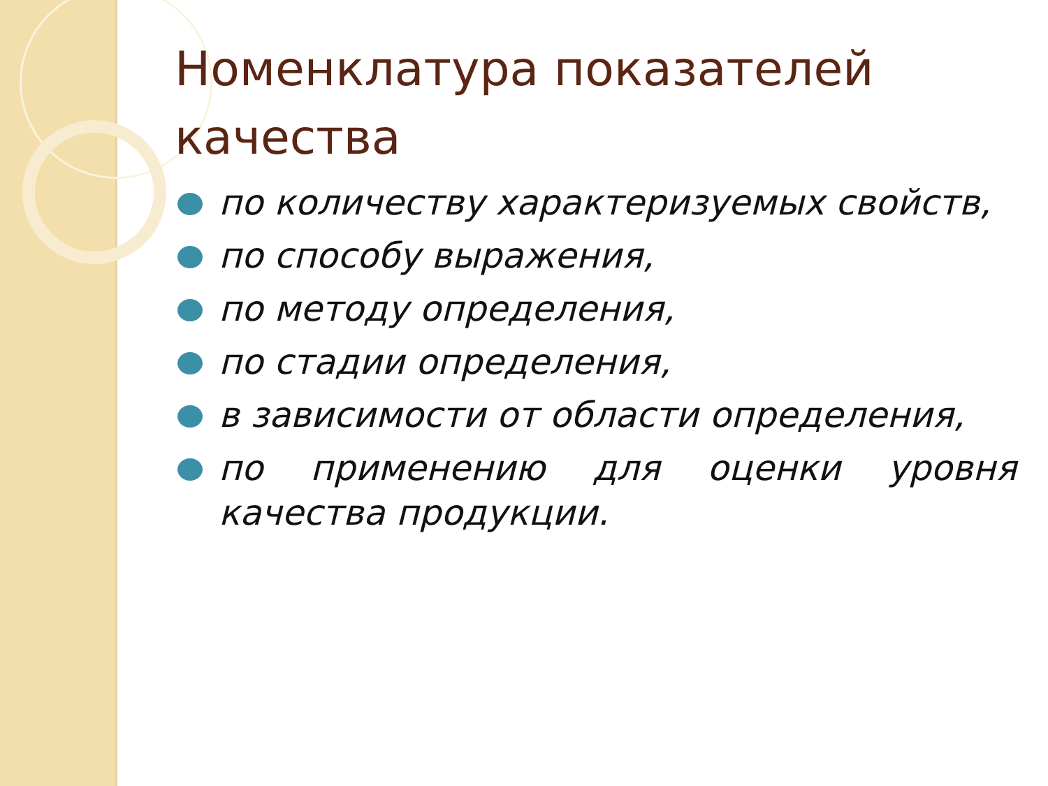Номенклатура показателей качества
по количеству характеризуемых свойств,
по способу выражения,
по методу определения,
по стадии определения,
в зависимости от области определения,
по применению для оценки уровня качества продукции.